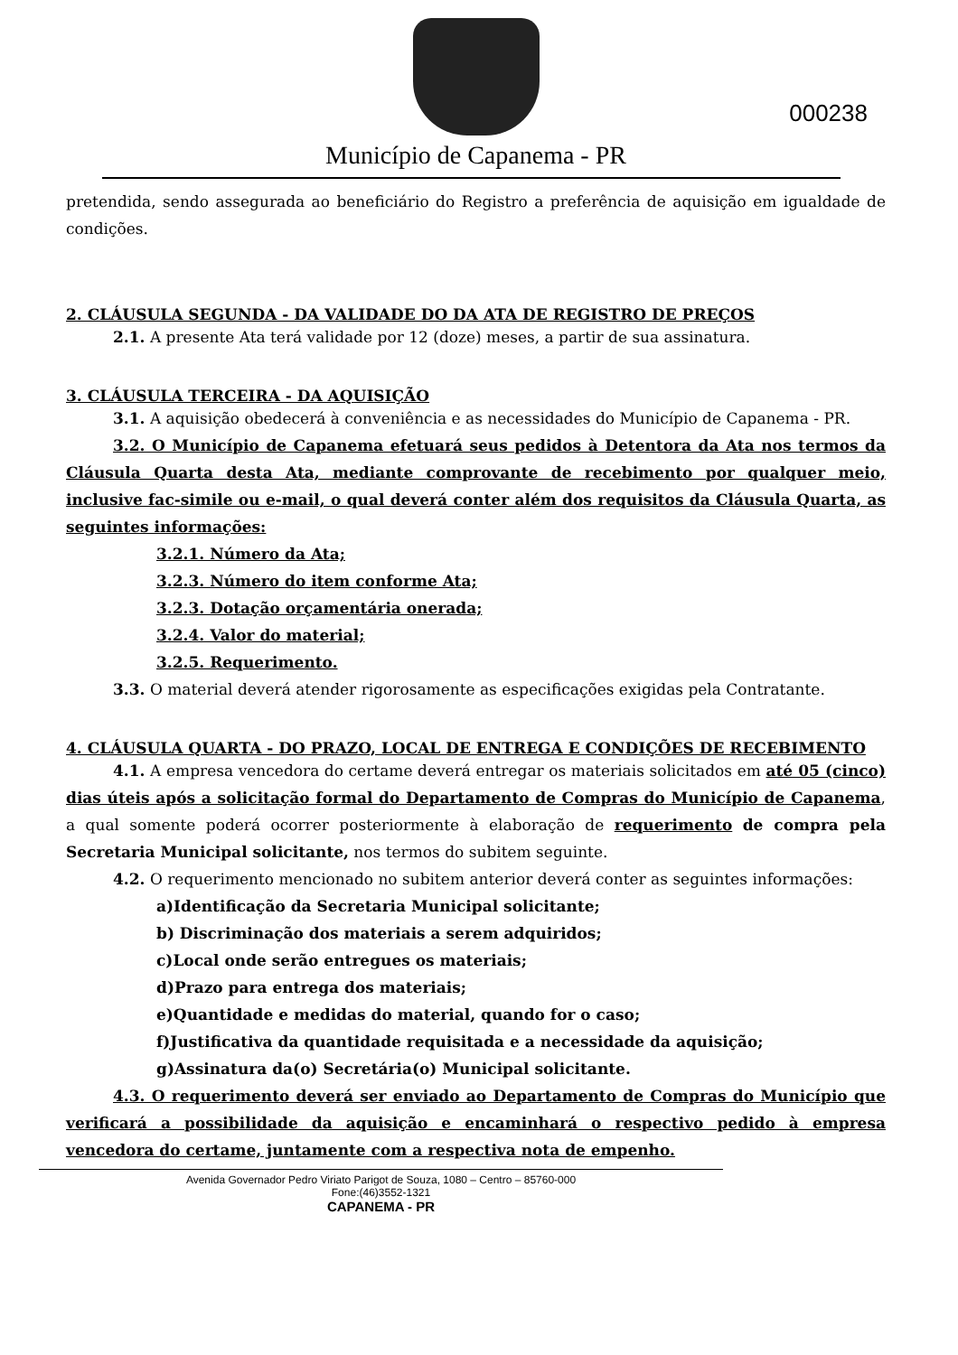000238
Município de Capanema - PR
pretendida, sendo assegurada ao beneficiário do Registro a preferência de aquisição em igualdade de condições.
2. CLÁUSULA SEGUNDA - DA VALIDADE DO DA ATA DE REGISTRO DE PREÇOS
2.1. A presente Ata terá validade por 12 (doze) meses, a partir de sua assinatura.
3. CLÁUSULA TERCEIRA - DA AQUISIÇÃO
3.1. A aquisição obedecerá à conveniência e as necessidades do Município de Capanema - PR.
3.2. O Município de Capanema efetuará seus pedidos à Detentora da Ata nos termos da Cláusula Quarta desta Ata, mediante comprovante de recebimento por qualquer meio, inclusive fac-simile ou e-mail, o qual deverá conter além dos requisitos da Cláusula Quarta, as seguintes informações:
3.2.1. Número da Ata;
3.2.3. Número do item conforme Ata;
3.2.3. Dotação orçamentária onerada;
3.2.4. Valor do material;
3.2.5. Requerimento.
3.3. O material deverá atender rigorosamente as especificações exigidas pela Contratante.
4. CLÁUSULA QUARTA - DO PRAZO, LOCAL DE ENTREGA E CONDIÇÕES DE RECEBIMENTO
4.1. A empresa vencedora do certame deverá entregar os materiais solicitados em até 05 (cinco) dias úteis após a solicitação formal do Departamento de Compras do Município de Capanema, a qual somente poderá ocorrer posteriormente à elaboração de requerimento de compra pela Secretaria Municipal solicitante, nos termos do subitem seguinte.
4.2. O requerimento mencionado no subitem anterior deverá conter as seguintes informações:
a)Identificação da Secretaria Municipal solicitante;
b) Discriminação dos materiais a serem adquiridos;
c)Local onde serão entregues os materiais;
d)Prazo para entrega dos materiais;
e)Quantidade e medidas do material, quando for o caso;
f)Justificativa da quantidade requisitada e a necessidade da aquisição;
g)Assinatura da(o) Secretária(o) Municipal solicitante.
4.3. O requerimento deverá ser enviado ao Departamento de Compras do Município que verificará a possibilidade da aquisição e encaminhará o respectivo pedido à empresa vencedora do certame, juntamente com a respectiva nota de empenho.
Avenida Governador Pedro Viriato Parigot de Souza, 1080 – Centro – 85760-000
Fone:(46)3552-1321
CAPANEMA - PR